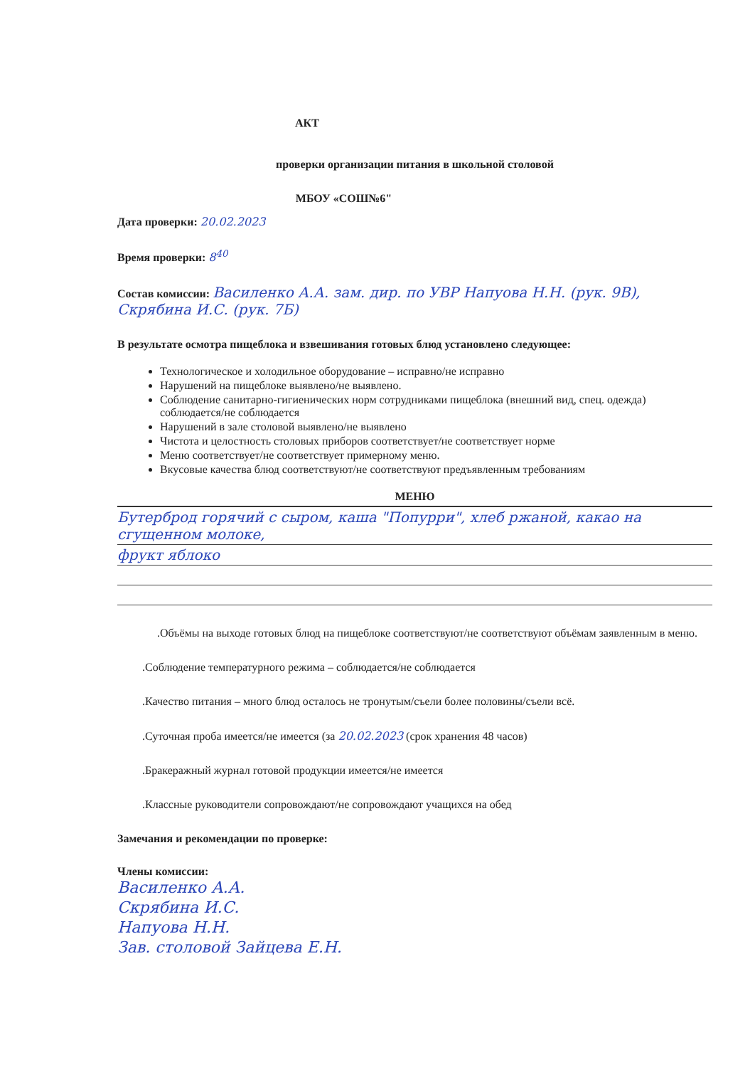АКТ
проверки организации питания в школьной столовой
МБОУ «СОШ№6"
Дата проверки: 20.02.2023
Время проверки: 8<sup>40</sup>
Состав комиссии: Василенко А.А. зам. дир. по УВР Напуова Н.Н. (рук. 9В), Скрябина И.С. (рук. 7Б)
В результате осмотра пищеблока и взвешивания готовых блюд установлено следующее:
Технологическое и холодильное оборудование – исправно/не исправно
Нарушений на пищеблоке выявлено/не выявлено.
Соблюдение санитарно-гигиенических норм сотрудниками пищеблока (внешний вид, спец. одежда) соблюдается/не соблюдается
Нарушений в зале столовой выявлено/не выявлено
Чистота и целостность столовых приборов соответствует/не соответствует норме
Меню соответствует/не соответствует примерному меню.
Вкусовые качества блюд соответствуют/не соответствуют предъявленным требованиям
МЕНЮ
Бутерброд горячий с сыром, каша "Попурри", хлеб ржаной, какао на сгущенном молоке,
фрукт яблоко
.Объёмы на выходе готовых блюд на пищеблоке соответствуют/не соответствуют объёмам заявленным в меню.
.Соблюдение температурного режима – соблюдается/не соблюдается
.Качество питания – много блюд осталось не тронутым/съели более половины/съели всё.
.Суточная проба имеется/не имеется (за 20.02.2023 (срок хранения 48 часов)
.Бракеражный журнал готовой продукции имеется/не имеется
.Классные руководители сопровождают/не сопровождают учащихся на обед
Замечания и рекомендации по проверке:
Члены комиссии:
Василенко А.А.
Скрябина И.С.
Напуова Н.Н.
Зав. столовой Зайцева Е.Н.